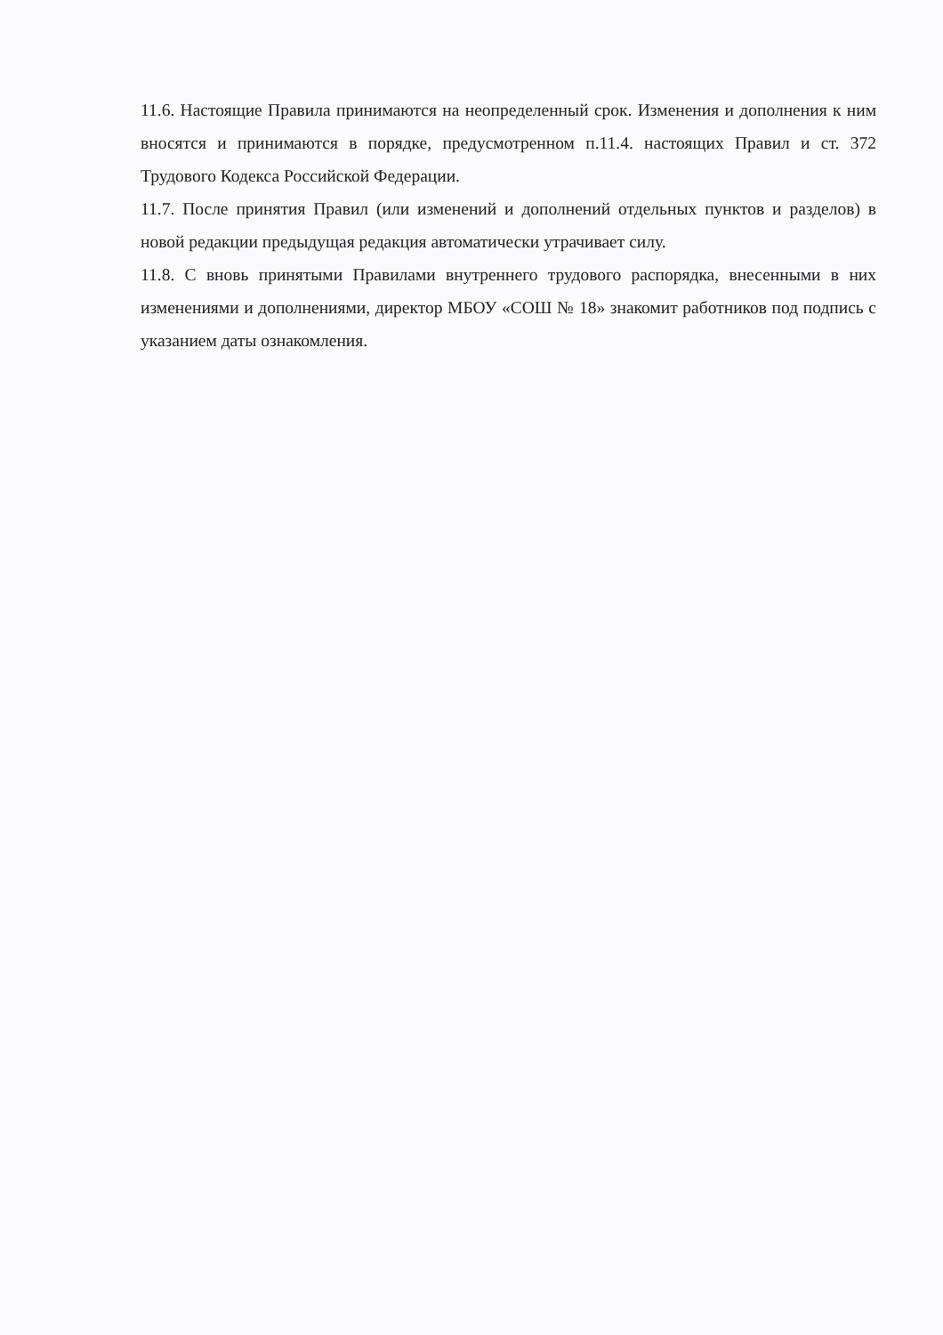11.6. Настоящие Правила принимаются на неопределенный срок. Изменения и дополнения к ним вносятся и принимаются в порядке, предусмотренном п.11.4. настоящих Правил и ст. 372 Трудового Кодекса Российской Федерации.
11.7. После принятия Правил (или изменений и дополнений отдельных пунктов и разделов) в новой редакции предыдущая редакция автоматически утрачивает силу.
11.8. С вновь принятыми Правилами внутреннего трудового распорядка, внесенными в них изменениями и дополнениями, директор МБОУ «СОШ № 18» знакомит работников под подпись с указанием даты ознакомления.